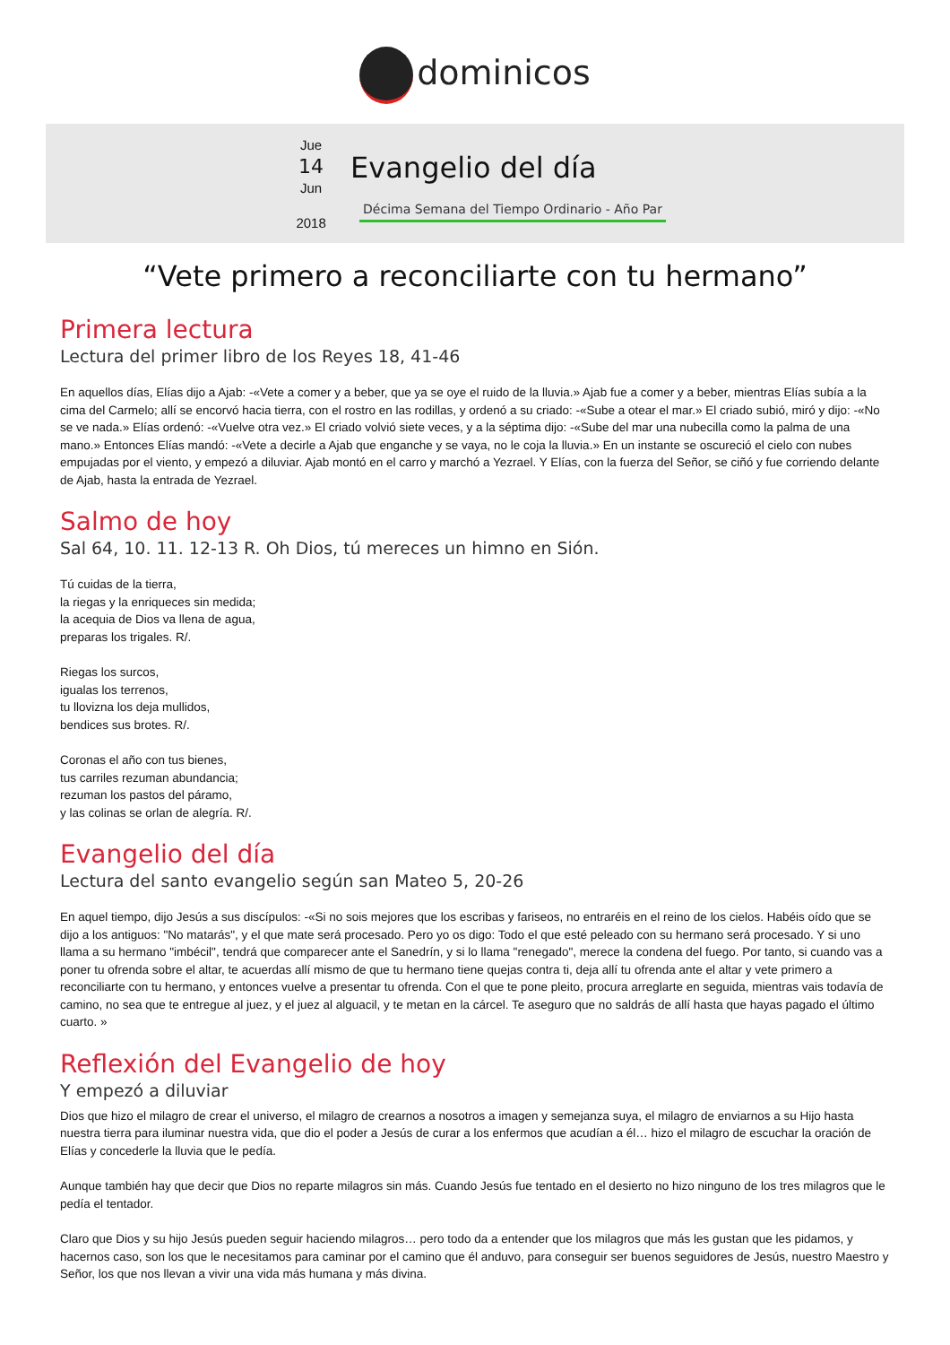dominicos
Jue
14
Jun
2018
Evangelio del día
Décima Semana del Tiempo Ordinario - Año Par
“Vete primero a reconciliarte con tu hermano”
Primera lectura
Lectura del primer libro de los Reyes 18, 41-46
En aquellos días, Elías dijo a Ajab: -«Vete a comer y a beber, que ya se oye el ruido de la lluvia.» Ajab fue a comer y a beber, mientras Elías subía a la cima del Carmelo; allí se encorvó hacia tierra, con el rostro en las rodillas, y ordenó a su criado: -«Sube a otear el mar.» El criado subió, miró y dijo: -«No se ve nada.» Elías ordenó: -«Vuelve otra vez.» El criado volvió siete veces, y a la séptima dijo: -«Sube del mar una nubecilla como la palma de una mano.» Entonces Elías mandó: -«Vete a decirle a Ajab que enganche y se vaya, no le coja la lluvia.» En un instante se oscureció el cielo con nubes empujadas por el viento, y empezó a diluviar. Ajab montó en el carro y marchó a Yezrael. Y Elías, con la fuerza del Señor, se ciñó y fue corriendo delante de Ajab, hasta la entrada de Yezrael.
Salmo de hoy
Sal 64, 10. 11. 12-13 R. Oh Dios, tú mereces un himno en Sión.
Tú cuidas de la tierra,
la riegas y la enriqueces sin medida;
la acequia de Dios va llena de agua,
preparas los trigales. R/.
Riegas los surcos,
igualas los terrenos,
tu llovizna los deja mullidos,
bendices sus brotes. R/.
Coronas el año con tus bienes,
tus carriles rezuman abundancia;
rezuman los pastos del páramo,
y las colinas se orlan de alegría. R/.
Evangelio del día
Lectura del santo evangelio según san Mateo 5, 20-26
En aquel tiempo, dijo Jesús a sus discípulos: -«Si no sois mejores que los escribas y fariseos, no entraréis en el reino de los cielos. Habéis oído que se dijo a los antiguos: "No matarás", y el que mate será procesado. Pero yo os digo: Todo el que esté peleado con su hermano será procesado. Y si uno llama a su hermano "imbécil", tendrá que comparecer ante el Sanedrín, y si lo llama "renegado", merece la condena del fuego. Por tanto, si cuando vas a poner tu ofrenda sobre el altar, te acuerdas allí mismo de que tu hermano tiene quejas contra ti, deja allí tu ofrenda ante el altar y vete primero a reconciliarte con tu hermano, y entonces vuelve a presentar tu ofrenda. Con el que te pone pleito, procura arreglarte en seguida, mientras vais todavía de camino, no sea que te entregue al juez, y el juez al alguacil, y te metan en la cárcel. Te aseguro que no saldrás de allí hasta que hayas pagado el último cuarto. »
Reflexión del Evangelio de hoy
Y empezó a diluviar
Dios que hizo el milagro de crear el universo, el milagro de crearnos a nosotros a imagen y semejanza suya, el milagro de enviarnos a su Hijo hasta nuestra tierra para iluminar nuestra vida, que dio el poder a Jesús de curar a los enfermos que acudían a él… hizo el milagro de escuchar la oración de Elías y concederle la lluvia que le pedía.
Aunque también hay que decir que Dios no reparte milagros sin más. Cuando Jesús fue tentado en el desierto no hizo ninguno de los tres milagros que le pedía el tentador.
Claro que Dios y su hijo Jesús pueden seguir haciendo milagros… pero todo da a entender que los milagros que más les gustan que les pidamos, y hacernos caso, son los que le necesitamos para caminar por el camino que él anduvo, para conseguir ser buenos seguidores de Jesús, nuestro Maestro y Señor, los que nos llevan a vivir una vida más humana y más divina.